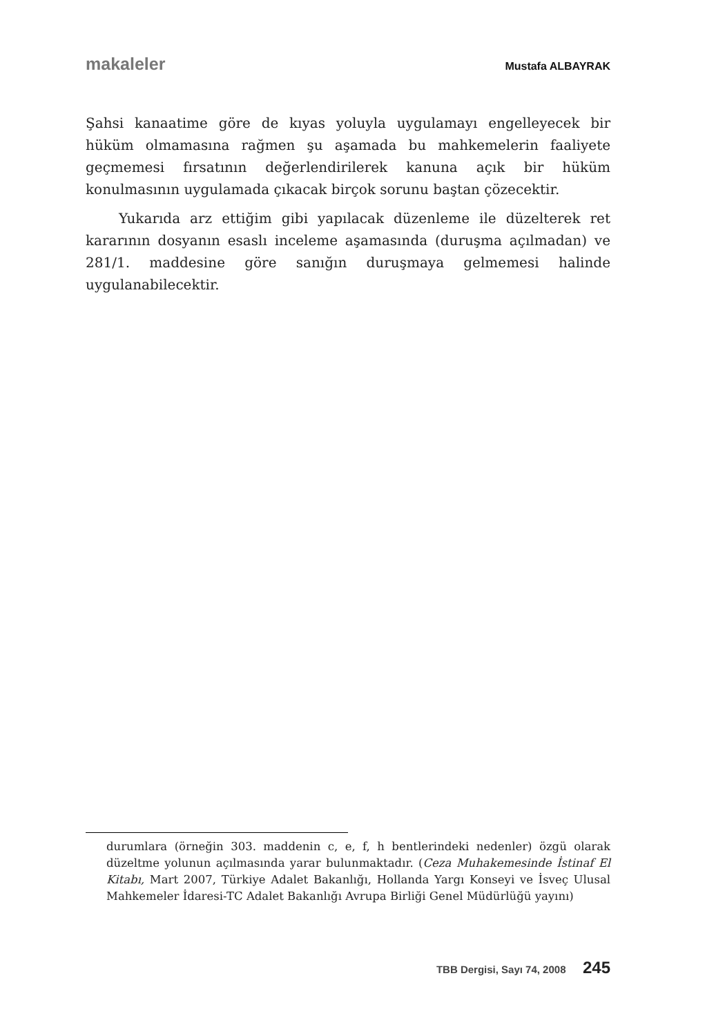makaleler Mustafa ALBAYRAK
Şahsi kanaatime göre de kıyas yoluyla uygulamayı engelleyecek bir hüküm olmamasına rağmen şu aşamada bu mahkemelerin faaliyete geçmemesi fırsatının değerlendirilerek kanuna açık bir hüküm konulmasının uygulamada çıkacak birçok sorunu baştan çözecektir.
Yukarıda arz ettiğim gibi yapılacak düzenleme ile düzelterek ret kararının dosyanın esaslı inceleme aşamasında (duruşma açılmadan) ve 281/1. maddesine göre sanığın duruşmaya gelmemesi halinde uygulanabilecektir.
durumlara (örneğin 303. maddenin c, e, f, h bentlerindeki nedenler) özgü olarak düzeltme yolunun açılmasında yarar bulunmaktadır. (Ceza Muhakemesinde İstinaf El Kitabı, Mart 2007, Türkiye Adalet Bakanlığı, Hollanda Yargı Konseyi ve İsveç Ulusal Mahkemeler İdaresi-TC Adalet Bakanlığı Avrupa Birliği Genel Müdürlüğü yayını)
TBB Dergisi, Sayı 74, 2008 245